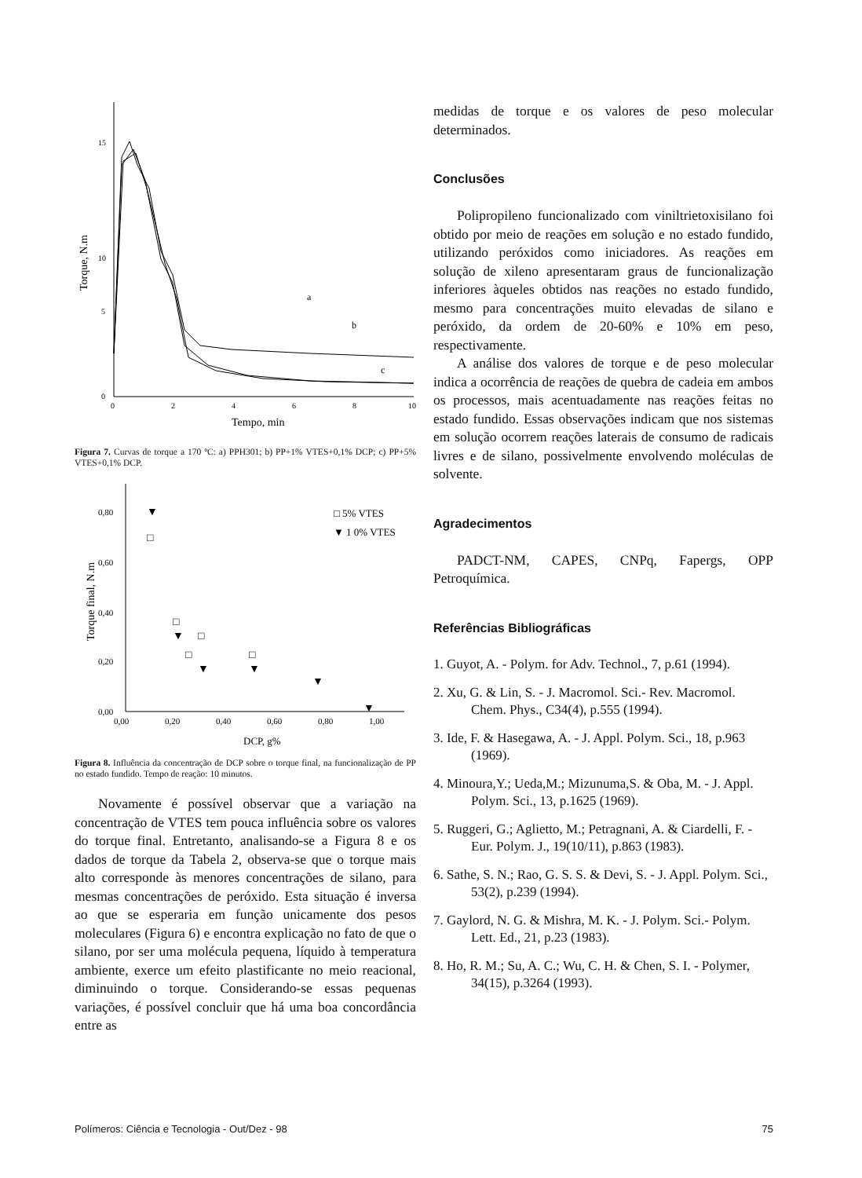15
10
5
0
0
2
4
6
8
10
Tempo, min
Torque, N.m
a
b
c
Figura 7. Curvas de torque a 170 ºC: a) PPH301; b) PP+1% VTES+0,1% DCP; c) PP+5% VTES+0,1% DCP.
0,80
0,60
0,40
0,20
0,00
0,00
0,20
0,40
0,60
0,80
1,00
DCP, g%
Torque final, N.m
□ 5% VTES
▼ 1 0% VTES
□
▼
□
▼
□
□
▼
□
▼
▼
▼
Figura 8. Influência da concentração de DCP sobre o torque final, na funcionalização de PP no estado fundido. Tempo de reação: 10 minutos.
Novamente é possível observar que a variação na concentração de VTES tem pouca influência sobre os valores do torque final. Entretanto, analisando-se a Figura 8 e os dados de torque da Tabela 2, observa-se que o torque mais alto corresponde às menores concentrações de silano, para mesmas concentrações de peróxido. Esta situação é inversa ao que se esperaria em função unicamente dos pesos moleculares (Figura 6) e encontra explicação no fato de que o silano, por ser uma molécula pequena, líquido à temperatura ambiente, exerce um efeito plastificante no meio reacional, diminuindo o torque. Considerando-se essas pequenas variações, é possível concluir que há uma boa concordância entre as
medidas de torque e os valores de peso molecular determinados.
Conclusões
Polipropileno funcionalizado com viniltrietoxisilano foi obtido por meio de reações em solução e no estado fundido, utilizando peróxidos como iniciadores. As reações em solução de xileno apresentaram graus de funcionalização inferiores àqueles obtidos nas reações no estado fundido, mesmo para concentrações muito elevadas de silano e peróxido, da ordem de 20-60% e 10% em peso, respectivamente.
A análise dos valores de torque e de peso molecular indica a ocorrência de reações de quebra de cadeia em ambos os processos, mais acentuadamente nas reações feitas no estado fundido. Essas observações indicam que nos sistemas em solução ocorrem reações laterais de consumo de radicais livres e de silano, possivelmente envolvendo moléculas de solvente.
Agradecimentos
PADCT-NM, CAPES, CNPq, Fapergs, OPP Petroquímica.
Referências Bibliográficas
1. Guyot, A. - Polym. for Adv. Technol., 7, p.61 (1994).
2. Xu, G. & Lin, S. - J. Macromol. Sci.- Rev. Macromol. Chem. Phys., C34(4), p.555 (1994).
3. Ide, F. & Hasegawa, A. - J. Appl. Polym. Sci., 18, p.963 (1969).
4. Minoura,Y.; Ueda,M.; Mizunuma,S. & Oba, M. - J. Appl. Polym. Sci., 13, p.1625 (1969).
5. Ruggeri, G.; Aglietto, M.; Petragnani, A. & Ciardelli, F. - Eur. Polym. J., 19(10/11), p.863 (1983).
6. Sathe, S. N.; Rao, G. S. S. & Devi, S. - J. Appl. Polym. Sci., 53(2), p.239 (1994).
7. Gaylord, N. G. & Mishra, M. K. - J. Polym. Sci.- Polym. Lett. Ed., 21, p.23 (1983).
8. Ho, R. M.; Su, A. C.; Wu, C. H. & Chen, S. I. - Polymer, 34(15), p.3264 (1993).
Polímeros: Ciência e Tecnologia - Out/Dez - 98 75